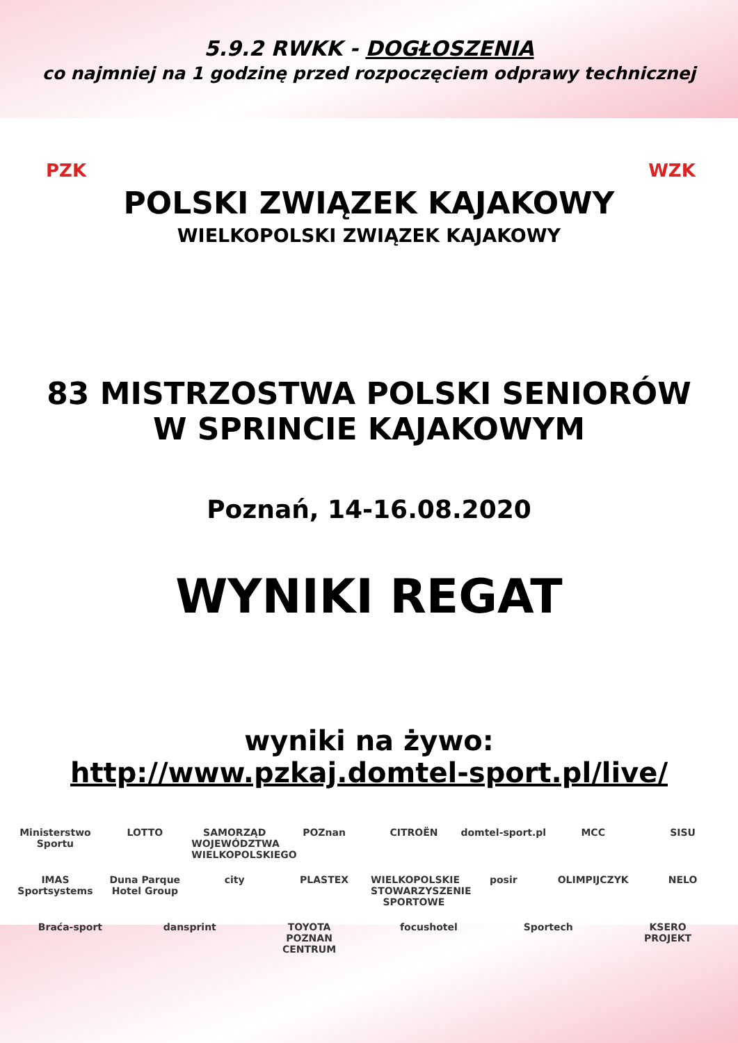5.9.2 RWKK - DOGŁOSZENIA
co najmniej na 1 godzinę przed rozpoczęciem odprawy technicznej
PZK
POLSKI ZWIĄZEK KAJAKOWY
WIELKOPOLSKI ZWIĄZEK KAJAKOWY
WZK
83 MISTRZOSTWA POLSKI SENIORÓW
W SPRINCIE KAJAKOWYM
Poznań, 14-16.08.2020
WYNIKI REGAT
wyniki na żywo:
http://www.pzkaj.domtel-sport.pl/live/
Ministerstwo Sportu LOTTO SAMORZĄD WOJEWÓDZTWA WIELKOPOLSKIEGO POZnan CITROËN domtel-sport.pl MCC SISU IMAS Sportsystems Duna Parque Hotel Group city PLASTEX WIELKOPOLSKIE STOWARZYSZENIE SPORTOWE posir OLIMPIJCZYK NELO Braća-sport dansprint TOYOTA POZNAN CENTRUM focushotel Sportech KSERO PROJEKT